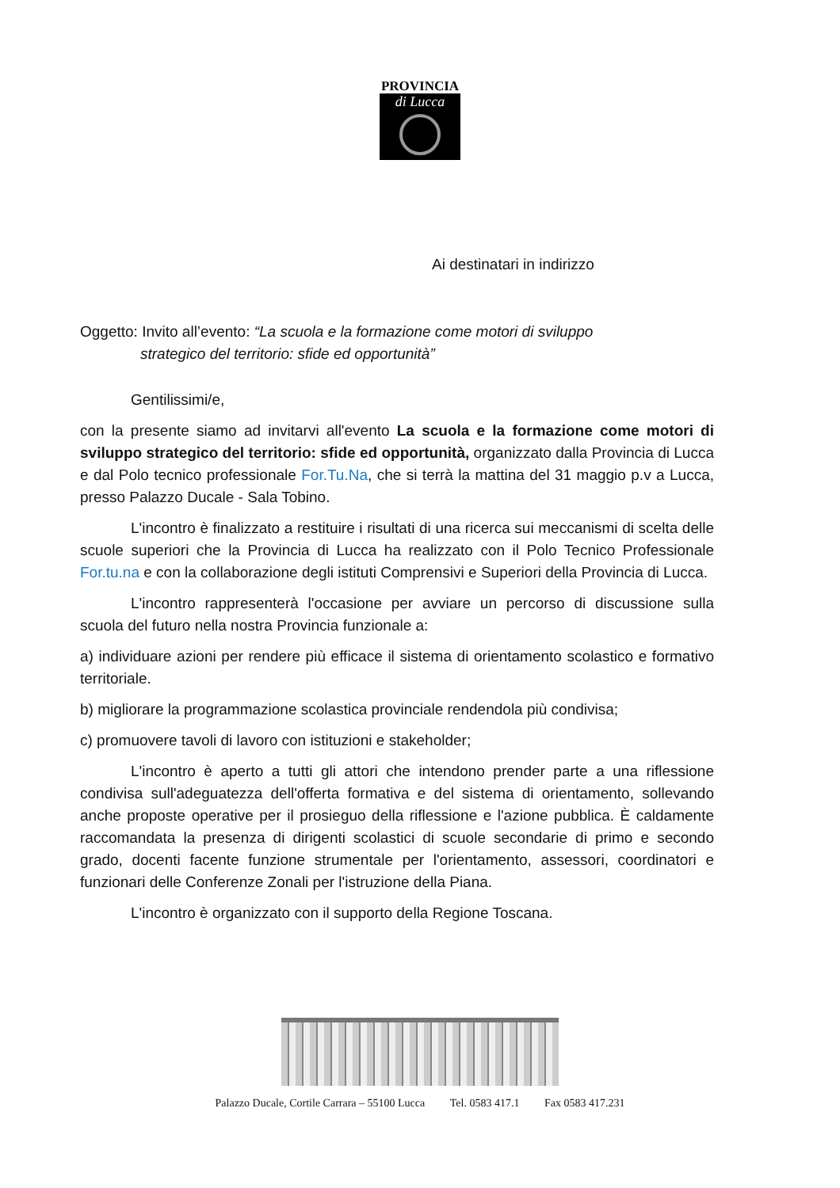PROVINCIA
di Lucca
Ai destinatari in indirizzo
Oggetto: Invito all’evento: “La scuola e la formazione come motori di sviluppo
strategico del territorio: sfide ed opportunità”
Gentilissimi/e,
con la presente siamo ad invitarvi all'evento La scuola e la formazione come motori di sviluppo strategico del territorio: sfide ed opportunità, organizzato dalla Provincia di Lucca e dal Polo tecnico professionale For.Tu.Na, che si terrà la mattina del 31 maggio p.v a Lucca, presso Palazzo Ducale - Sala Tobino.
L'incontro è finalizzato a restituire i risultati di una ricerca sui meccanismi di scelta delle scuole superiori che la Provincia di Lucca ha realizzato con il Polo Tecnico Professionale For.tu.na e con la collaborazione degli istituti Comprensivi e Superiori della Provincia di Lucca.
L'incontro rappresenterà l'occasione per avviare un percorso di discussione sulla scuola del futuro nella nostra Provincia funzionale a:
a) individuare azioni per rendere più efficace il sistema di orientamento scolastico e formativo territoriale.
b) migliorare la programmazione scolastica provinciale rendendola più condivisa;
c) promuovere tavoli di lavoro con istituzioni e stakeholder;
L'incontro è aperto a tutti gli attori che intendono prender parte a una riflessione condivisa sull'adeguatezza dell'offerta formativa e del sistema di orientamento, sollevando anche proposte operative per il prosieguo della riflessione e l'azione pubblica. È caldamente raccomandata la presenza di dirigenti scolastici di scuole secondarie di primo e secondo grado, docenti facente funzione strumentale per l'orientamento, assessori, coordinatori e funzionari delle Conferenze Zonali per l'istruzione della Piana.
L'incontro è organizzato con il supporto della Regione Toscana.
Palazzo Ducale, Cortile Carrara – 55100 Lucca Tel. 0583 417.1 Fax 0583 417.231